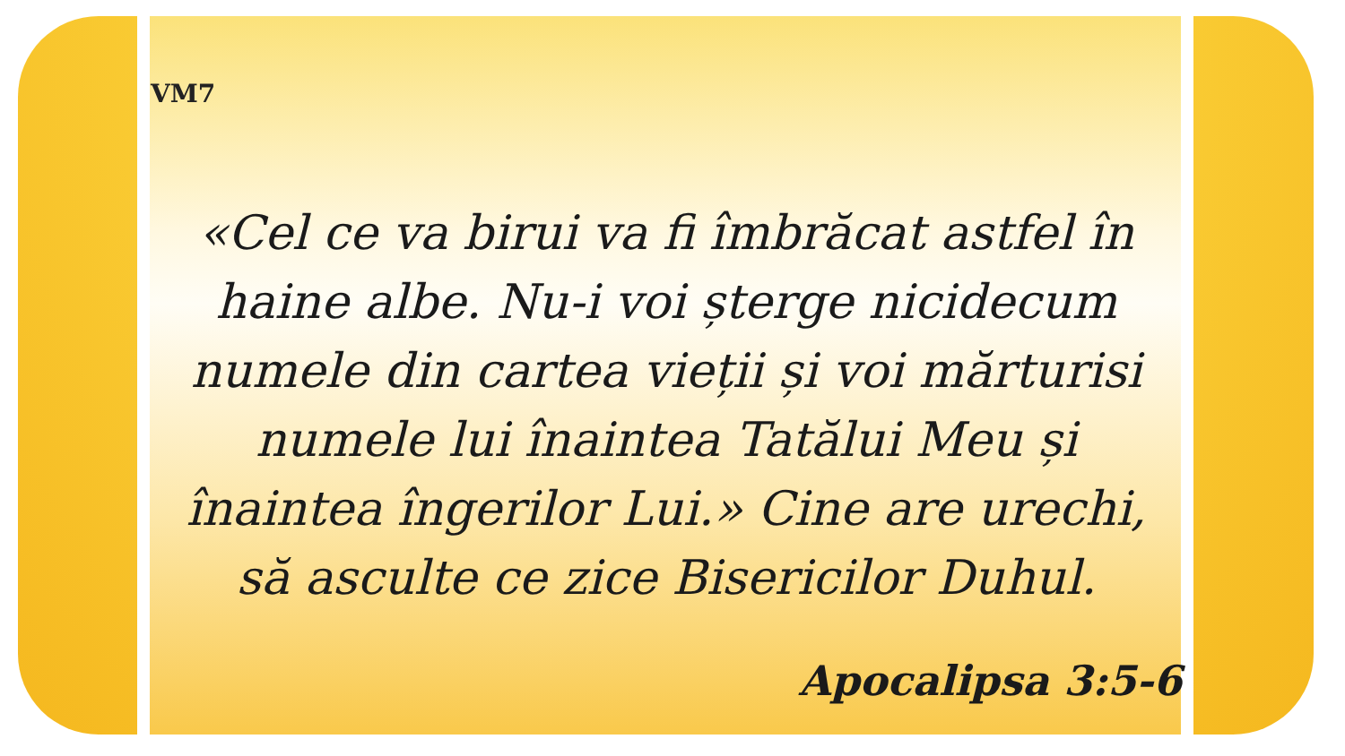VM7
«Cel ce va birui va fi îmbrăcat astfel în
haine albe. Nu-i voi șterge nicidecum
numele din cartea vieții și voi mărturisi
numele lui înaintea Tatălui Meu și
înaintea îngerilor Lui.» Cine are urechi,
să asculte ce zice Bisericilor Duhul.
Apocalipsa 3:5-6